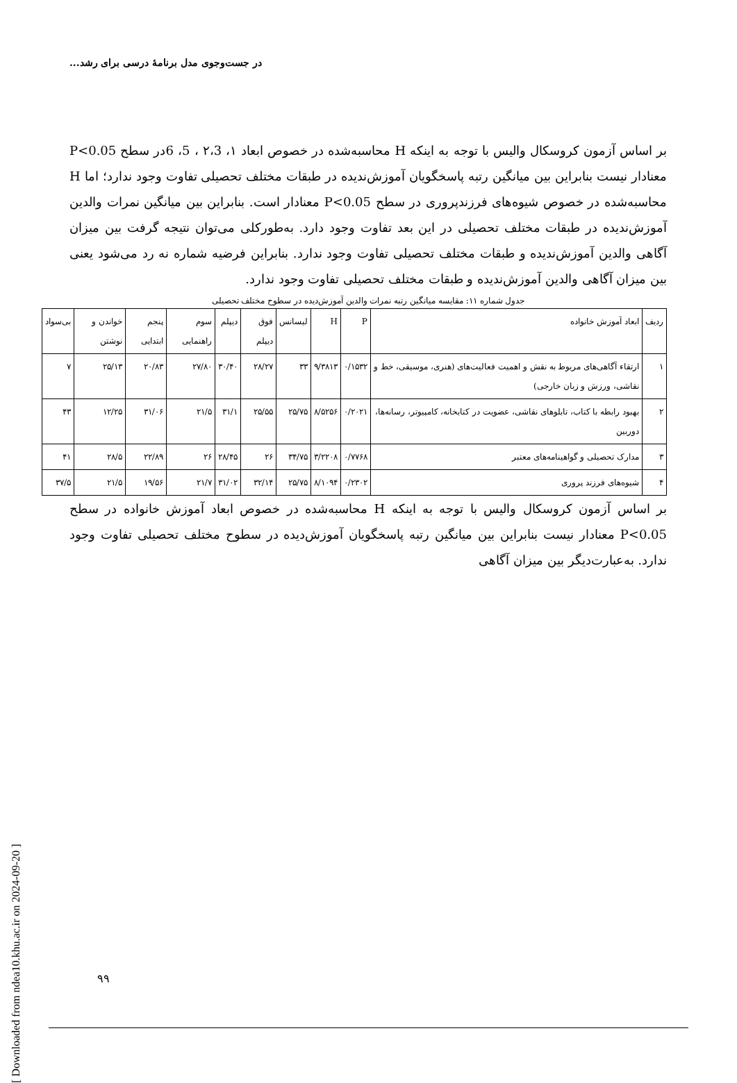در جست‌وجوی مدل برنامهٔ درسی برای رشد...
بر اساس آزمون کروسکال والیس با توجه به اینکه H محاسبه‌شده در خصوص ابعاد ۱، ۲،3 ، 5، 6در سطح P<0.05 معنادار نیست بنابراین بین میانگین رتبه پاسخگویان آموزش‌ندیده در طبقات مختلف تحصیلی تفاوت وجود ندارد؛ اما H محاسبه‌شده در خصوص شیوه‌های فرزندپروری در سطح P<0.05 معنادار است. بنابراین بین میانگین نمرات والدین آموزش‌ندیده در طبقات مختلف تحصیلی در این بعد تفاوت وجود دارد. به‌طورکلی می‌توان نتیجه گرفت بین میزان آگاهی والدین آموزش‌ندیده و طبقات مختلف تحصیلی تفاوت وجود ندارد. بنابراین فرضیه شماره نه رد می‌شود یعنی بین میزان آگاهی والدین آموزش‌ندیده و طبقات مختلف تحصیلی تفاوت وجود ندارد.
جدول شماره ۱۱: مقایسه میانگین رتبه نمرات والدین آموزش‌دیده در سطوح مختلف تحصیلی
| ردیف | ابعاد آموزش خانواده | P | H | لیسانس | فوق دیپلم | دیپلم | سوم راهنمایی | پنجم ابتدایی | خواندن و نوشتن | بی‌سواد |
| --- | --- | --- | --- | --- | --- | --- | --- | --- | --- | --- |
| ۱ | ارتقاء آگاهی‌های مربوط به نقش و اهمیت فعالیت‌های (هنری، موسیقی، خط و نقاشی، ورزش و زبان خارجی) | ۰/۱۵۳۲ | ۹/۳۸۱۳ | ۳۳ | ۲۸/۲۷ | ۳۰/۴۰ | ۲۷/۸۰ | ۲۰/۸۳ | ۲۵/۱۳ | ۷ |
| ۲ | بهبود رابطه با کتاب، تابلوهای نقاشی، عضویت در کتابخانه، کامپیوتر، رسانه‌ها، دوربین | ۰/۲۰۲۱ | ۸/۵۲۵۶ | ۲۵/۷۵ | ۲۵/۵۵ | ۳۱/۱ | ۲۱/۵ | ۳۱/۰۶ | ۱۲/۲۵ | ۴۳ |
| ۳ | مدارک تحصیلی و گواهینامه‌های معتبر | ۰/۷۷۶۸ | ۳/۲۲۰۸ | ۳۴/۷۵ | ۲۶ | ۲۸/۴۵ | ۲۶ | ۲۲/۸۹ | ۲۸/۵ | ۴۱ |
| ۴ | شیوه‌های فرزند پروری | ۰/۲۳۰۲ | ۸/۱۰۹۴ | ۲۵/۷۵ | ۳۲/۱۴ | ۳۱/۰۲ | ۲۱/۷ | ۱۹/۵۶ | ۲۱/۵ | ۳۷/۵ |
بر اساس آزمون کروسکال والیس با توجه به اینکه H محاسبه‌شده در خصوص ابعاد آموزش خانواده در سطح P<0.05 معنادار نیست بنابراین بین میانگین رتبه پاسخگویان آموزش‌دیده در سطوح مختلف تحصیلی تفاوت وجود ندارد. به‌عبارت‌دیگر بین میزان آگاهی
[ Downloaded from ndea10.khu.ac.ir on 2024-09-20 ]
۹۹